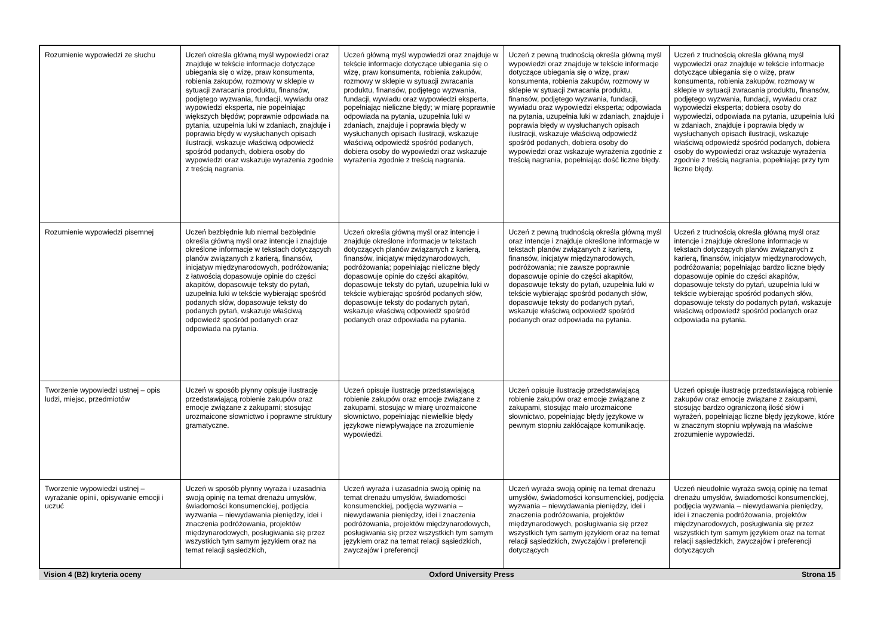| Rozumienie wypowiedzi ze słuchu | Uczeń określa główną myśl wypowiedzi oraz znajduje w tekście informacje dotyczące ubiegania się o wizę, praw konsumenta, robienia zakupów, rozmowy w sklepie w sytuacji zwracania produktu, finansów, podjętego wyzwania, fundacji, wywiadu oraz wypowiedzi eksperta, nie popełniając większych błędów; poprawnie odpowiada na pytania, uzupełnia luki w zdaniach, znajduje i poprawia błędy w wysłuchanych opisach ilustracji, wskazuje właściwą odpowiedź spośród podanych, dobiera osoby do wypowiedzi oraz wskazuje wyrażenia zgodnie z treścią nagrania. | Uczeń główną myśl wypowiedzi oraz znajduje w tekście informacje dotyczące ubiegania się o wizę, praw konsumenta, robienia zakupów, rozmowy w sklepie w sytuacji zwracania produktu, finansów, podjętego wyzwania, fundacji, wywiadu oraz wypowiedzi eksperta, popełniając nieliczne błędy; w miarę poprawnie odpowiada na pytania, uzupełnia luki w zdaniach, znajduje i poprawia błędy w wysłuchanych opisach ilustracji, wskazuje właściwą odpowiedź spośród podanych, dobiera osoby do wypowiedzi oraz wskazuje wyrażenia zgodnie z treścią nagrania. | Uczeń z pewną trudnością określa główną myśl wypowiedzi oraz znajduje w tekście informacje dotyczące ubiegania się o wizę, praw konsumenta, robienia zakupów, rozmowy w sklepie w sytuacji zwracania produktu, finansów, podjętego wyzwania, fundacji, wywiadu oraz wypowiedzi eksperta; odpowiada na pytania, uzupełnia luki w zdaniach, znajduje i poprawia błędy w wysłuchanych opisach ilustracji, wskazuje właściwą odpowiedź spośród podanych, dobiera osoby do wypowiedzi oraz wskazuje wyrażenia zgodnie z treścią nagrania, popełniając dość liczne błędy. | Uczeń z trudnością określa główną myśl wypowiedzi oraz znajduje w tekście informacje dotyczące ubiegania się o wizę, praw konsumenta, robienia zakupów, rozmowy w sklepie w sytuacji zwracania produktu, finansów, podjętego wyzwania, fundacji, wywiadu oraz wypowiedzi eksperta; dobiera osoby do wypowiedzi, odpowiada na pytania, uzupełnia luki w zdaniach, znajduje i poprawia błędy w wysłuchanych opisach ilustracji, wskazuje właściwą odpowiedź spośród podanych, dobiera osoby do wypowiedzi oraz wskazuje wyrażenia zgodnie z treścią nagrania, popełniając przy tym liczne błędy. |
| Rozumienie wypowiedzi pisemnej | Uczeń bezbłędnie lub niemal bezbłędnie określa główną myśl oraz intencje i znajduje określone informacje w tekstach dotyczących planów związanych z karierą, finansów, inicjatyw międzynarodowych, podróżowania; z łatwością dopasowuje opinie do części akapitów, dopasowuje teksty do pytań, uzupełnia luki w tekście wybierając spośród podanych słów, dopasowuje teksty do podanych pytań, wskazuje właściwą odpowiedź spośród podanych oraz odpowiada na pytania. | Uczeń określa główną myśl oraz intencje i znajduje określone informacje w tekstach dotyczących planów związanych z karierą, finansów, inicjatyw międzynarodowych, podróżowania; popełniając nieliczne błędy dopasowuje opinie do części akapitów, dopasowuje teksty do pytań, uzupełnia luki w tekście wybierając spośród podanych słów, dopasowuje teksty do podanych pytań, wskazuje właściwą odpowiedź spośród podanych oraz odpowiada na pytania. | Uczeń z pewną trudnością określa główną myśl oraz intencje i znajduje określone informacje w tekstach planów związanych z karierą, finansów, inicjatyw międzynarodowych, podróżowania; nie zawsze poprawnie dopasowuje opinie do części akapitów, dopasowuje teksty do pytań, uzupełnia luki w tekście wybierając spośród podanych słów, dopasowuje teksty do podanych pytań, wskazuje właściwą odpowiedź spośród podanych oraz odpowiada na pytania. | Uczeń z trudnością określa główną myśl oraz intencje i znajduje określone informacje w tekstach dotyczących planów związanych z karierą, finansów, inicjatyw międzynarodowych, podróżowania; popełniając bardzo liczne błędy dopasowuje opinie do części akapitów, dopasowuje teksty do pytań, uzupełnia luki w tekście wybierając spośród podanych słów, dopasowuje teksty do podanych pytań, wskazuje właściwą odpowiedź spośród podanych oraz odpowiada na pytania. |
| Tworzenie wypowiedzi ustnej – opis ludzi, miejsc, przedmiotów | Uczeń w sposób płynny opisuje ilustrację przedstawiającą robienie zakupów oraz emocje związane z zakupami; stosując urozmaicone słownictwo i poprawne struktury gramatyczne. | Uczeń opisuje ilustrację przedstawiającą robienie zakupów oraz emocje związane z zakupami, stosując w miarę urozmaicone słownictwo, popełniając niewielkie błędy językowe niewpływające na zrozumienie wypowiedzi. | Uczeń opisuje ilustrację przedstawiającą robienie zakupów oraz emocje związane z zakupami, stosując mało urozmaicone słownictwo, popełniając błędy językowe w pewnym stopniu zakłócające komunikację. | Uczeń opisuje ilustrację przedstawiającą robienie zakupów oraz emocje związane z zakupami, stosując bardzo ograniczoną ilość słów i wyrażeń, popełniając liczne błędy językowe, które w znacznym stopniu wpływają na właściwe zrozumienie wypowiedzi. |
| Tworzenie wypowiedzi ustnej – wyrażanie opinii, opisywanie emocji i uczuć | Uczeń w sposób płynny wyraża i uzasadnia swoją opinię na temat drenażu umysłów, świadomości konsumenckiej, podjęcia wyzwania – niewydawania pieniędzy, idei i znaczenia podróżowania, projektów międzynarodowych, posługiwania się przez wszystkich tym samym językiem oraz na temat relacji sąsiedzkich, | Uczeń wyraża i uzasadnia swoją opinię na temat drenażu umysłów, świadomości konsumenckiej, podjęcia wyzwania – niewydawania pieniędzy, idei i znaczenia podróżowania, projektów międzynarodowych, posługiwania się przez wszystkich tym samym językiem oraz na temat relacji sąsiedzkich, zwyczajów i preferencji | Uczeń wyraża swoją opinię na temat drenażu umysłów, świadomości konsumenckiej, podjęcia wyzwania – niewydawania pieniędzy, idei i znaczenia podróżowania, projektów międzynarodowych, posługiwania się przez wszystkich tym samym językiem oraz na temat relacji sąsiedzkich, zwyczajów i preferencji dotyczących | Uczeń nieudolnie wyraża swoją opinię na temat drenażu umysłów, świadomości konsumenckiej, podjęcia wyzwania – niewydawania pieniędzy, idei i znaczenia podróżowania, projektów międzynarodowych, posługiwania się przez wszystkich tym samym językiem oraz na temat relacji sąsiedzkich, zwyczajów i preferencji dotyczących |
Vision 4 (B2) kryteria oceny Oxford University Press Strona 15